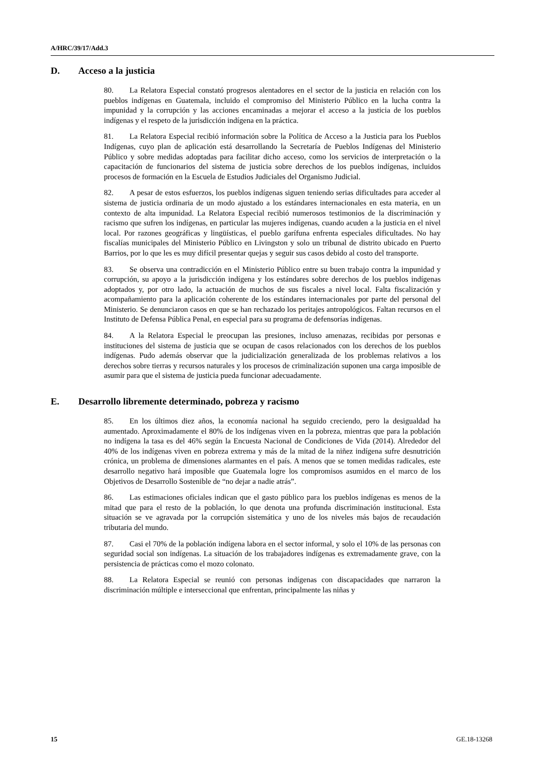A/HRC/39/17/Add.3
D. Acceso a la justicia
80. La Relatora Especial constató progresos alentadores en el sector de la justicia en relación con los pueblos indígenas en Guatemala, incluido el compromiso del Ministerio Público en la lucha contra la impunidad y la corrupción y las acciones encaminadas a mejorar el acceso a la justicia de los pueblos indígenas y el respeto de la jurisdicción indígena en la práctica.
81. La Relatora Especial recibió información sobre la Política de Acceso a la Justicia para los Pueblos Indígenas, cuyo plan de aplicación está desarrollando la Secretaría de Pueblos Indígenas del Ministerio Público y sobre medidas adoptadas para facilitar dicho acceso, como los servicios de interpretación o la capacitación de funcionarios del sistema de justicia sobre derechos de los pueblos indígenas, incluidos procesos de formación en la Escuela de Estudios Judiciales del Organismo Judicial.
82. A pesar de estos esfuerzos, los pueblos indígenas siguen teniendo serias dificultades para acceder al sistema de justicia ordinaria de un modo ajustado a los estándares internacionales en esta materia, en un contexto de alta impunidad. La Relatora Especial recibió numerosos testimonios de la discriminación y racismo que sufren los indígenas, en particular las mujeres indígenas, cuando acuden a la justicia en el nivel local. Por razones geográficas y lingüísticas, el pueblo garífuna enfrenta especiales dificultades. No hay fiscalías municipales del Ministerio Público en Livingston y solo un tribunal de distrito ubicado en Puerto Barrios, por lo que les es muy difícil presentar quejas y seguir sus casos debido al costo del transporte.
83. Se observa una contradicción en el Ministerio Público entre su buen trabajo contra la impunidad y corrupción, su apoyo a la jurisdicción indígena y los estándares sobre derechos de los pueblos indígenas adoptados y, por otro lado, la actuación de muchos de sus fiscales a nivel local. Falta fiscalización y acompañamiento para la aplicación coherente de los estándares internacionales por parte del personal del Ministerio. Se denunciaron casos en que se han rechazado los peritajes antropológicos. Faltan recursos en el Instituto de Defensa Pública Penal, en especial para su programa de defensorías indígenas.
84. A la Relatora Especial le preocupan las presiones, incluso amenazas, recibidas por personas e instituciones del sistema de justicia que se ocupan de casos relacionados con los derechos de los pueblos indígenas. Pudo además observar que la judicialización generalizada de los problemas relativos a los derechos sobre tierras y recursos naturales y los procesos de criminalización suponen una carga imposible de asumir para que el sistema de justicia pueda funcionar adecuadamente.
E. Desarrollo libremente determinado, pobreza y racismo
85. En los últimos diez años, la economía nacional ha seguido creciendo, pero la desigualdad ha aumentado. Aproximadamente el 80% de los indígenas viven en la pobreza, mientras que para la población no indígena la tasa es del 46% según la Encuesta Nacional de Condiciones de Vida (2014). Alrededor del 40% de los indígenas viven en pobreza extrema y más de la mitad de la niñez indígena sufre desnutrición crónica, un problema de dimensiones alarmantes en el país. A menos que se tomen medidas radicales, este desarrollo negativo hará imposible que Guatemala logre los compromisos asumidos en el marco de los Objetivos de Desarrollo Sostenible de “no dejar a nadie atrás”.
86. Las estimaciones oficiales indican que el gasto público para los pueblos indígenas es menos de la mitad que para el resto de la población, lo que denota una profunda discriminación institucional. Esta situación se ve agravada por la corrupción sistemática y uno de los niveles más bajos de recaudación tributaria del mundo.
87. Casi el 70% de la población indígena labora en el sector informal, y solo el 10% de las personas con seguridad social son indígenas. La situación de los trabajadores indígenas es extremadamente grave, con la persistencia de prácticas como el mozo colonato.
88. La Relatora Especial se reunió con personas indígenas con discapacidades que narraron la discriminación múltiple e interseccional que enfrentan, principalmente las niñas y
15 GE.18-13268